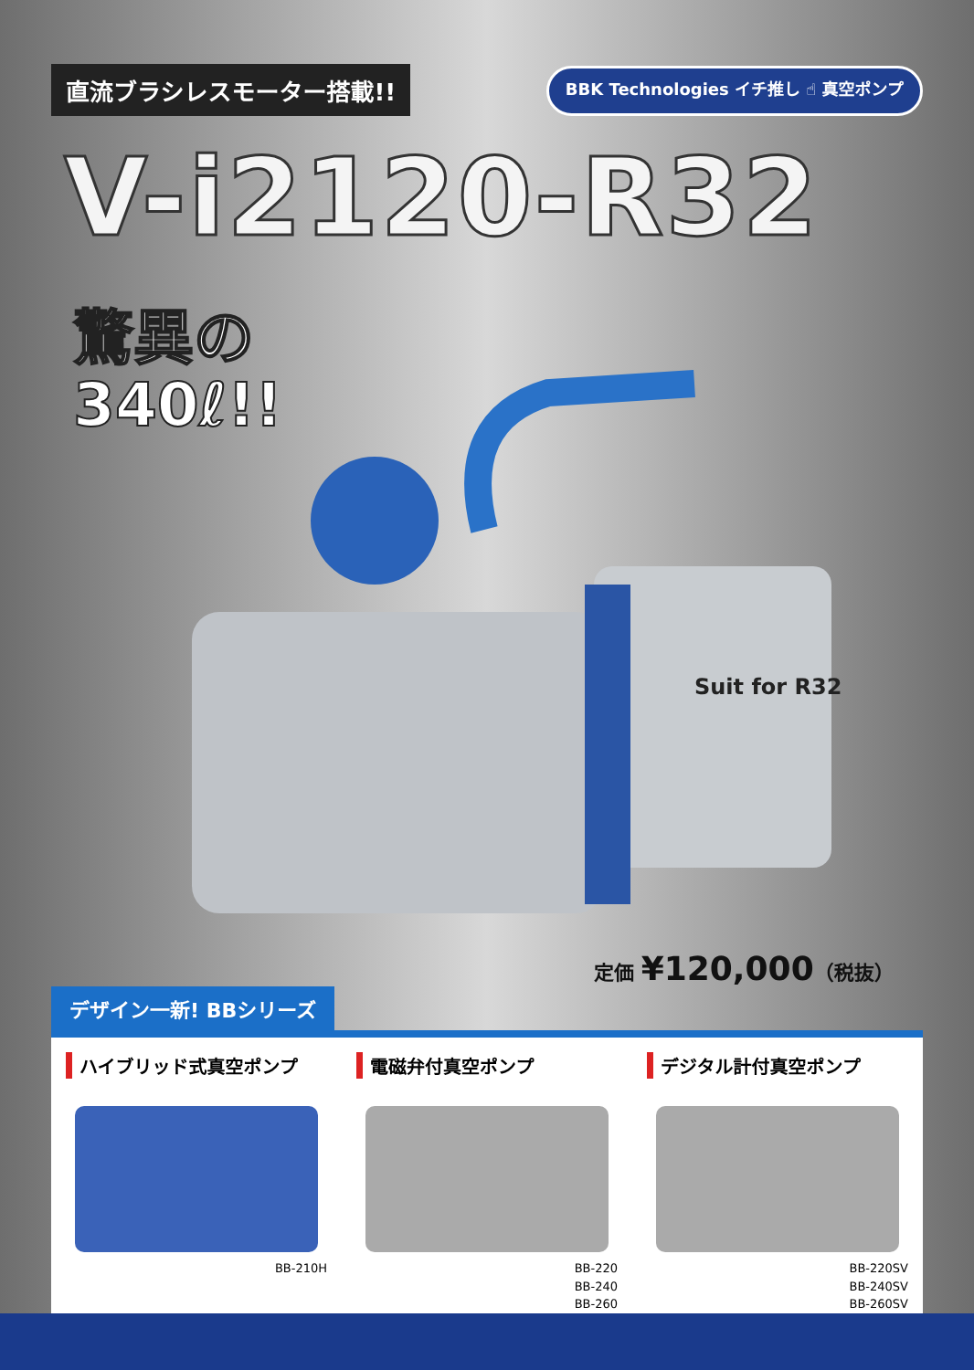直流ブラシレスモーター搭載!!
BBK Technologies イチ推し ☝ 真空ポンプ
V-i2120-R32
驚異の
340ℓ!!
Suit for R32
定価 ¥120,000（税抜）
デザイン一新! BBシリーズ
ハイブリッド式真空ポンプ
BB-210H
電磁弁付真空ポンプ
BB-220
BB-240
BB-260
デジタル計付真空ポンプ
BB-220SV
BB-240SV
BB-260SV